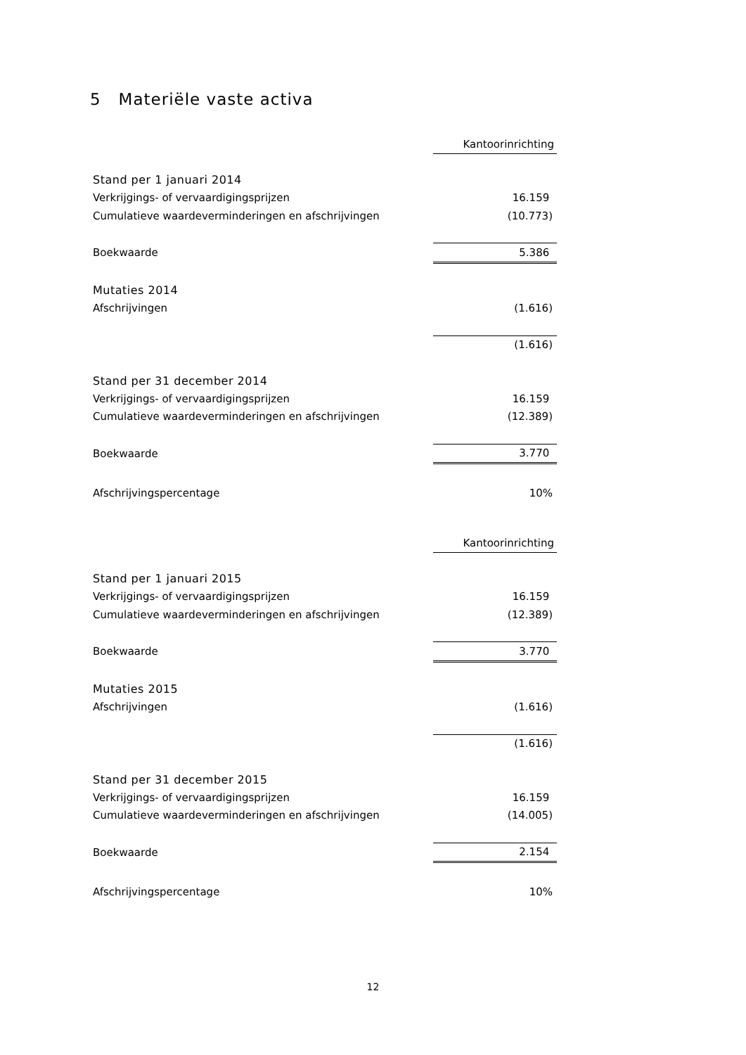5 Materiële vaste activa
| | Kantoorinrichting |
| Stand per 1 januari 2014 | |
| Verkrijgings- of vervaardigingsprijzen | 16.159 |
| Cumulatieve waardeverminderingen en afschrijvingen | (10.773) |
| Boekwaarde | 5.386 |
| Mutaties 2014 | |
| Afschrijvingen | (1.616) |
| | (1.616) |
| Stand per 31 december 2014 | |
| Verkrijgings- of vervaardigingsprijzen | 16.159 |
| Cumulatieve waardeverminderingen en afschrijvingen | (12.389) |
| Boekwaarde | 3.770 |
| Afschrijvingspercentage | 10% |
| | Kantoorinrichting |
| Stand per 1 januari 2015 | |
| Verkrijgings- of vervaardigingsprijzen | 16.159 |
| Cumulatieve waardeverminderingen en afschrijvingen | (12.389) |
| Boekwaarde | 3.770 |
| Mutaties 2015 | |
| Afschrijvingen | (1.616) |
| | (1.616) |
| Stand per 31 december 2015 | |
| Verkrijgings- of vervaardigingsprijzen | 16.159 |
| Cumulatieve waardeverminderingen en afschrijvingen | (14.005) |
| Boekwaarde | 2.154 |
| Afschrijvingspercentage | 10% |
12